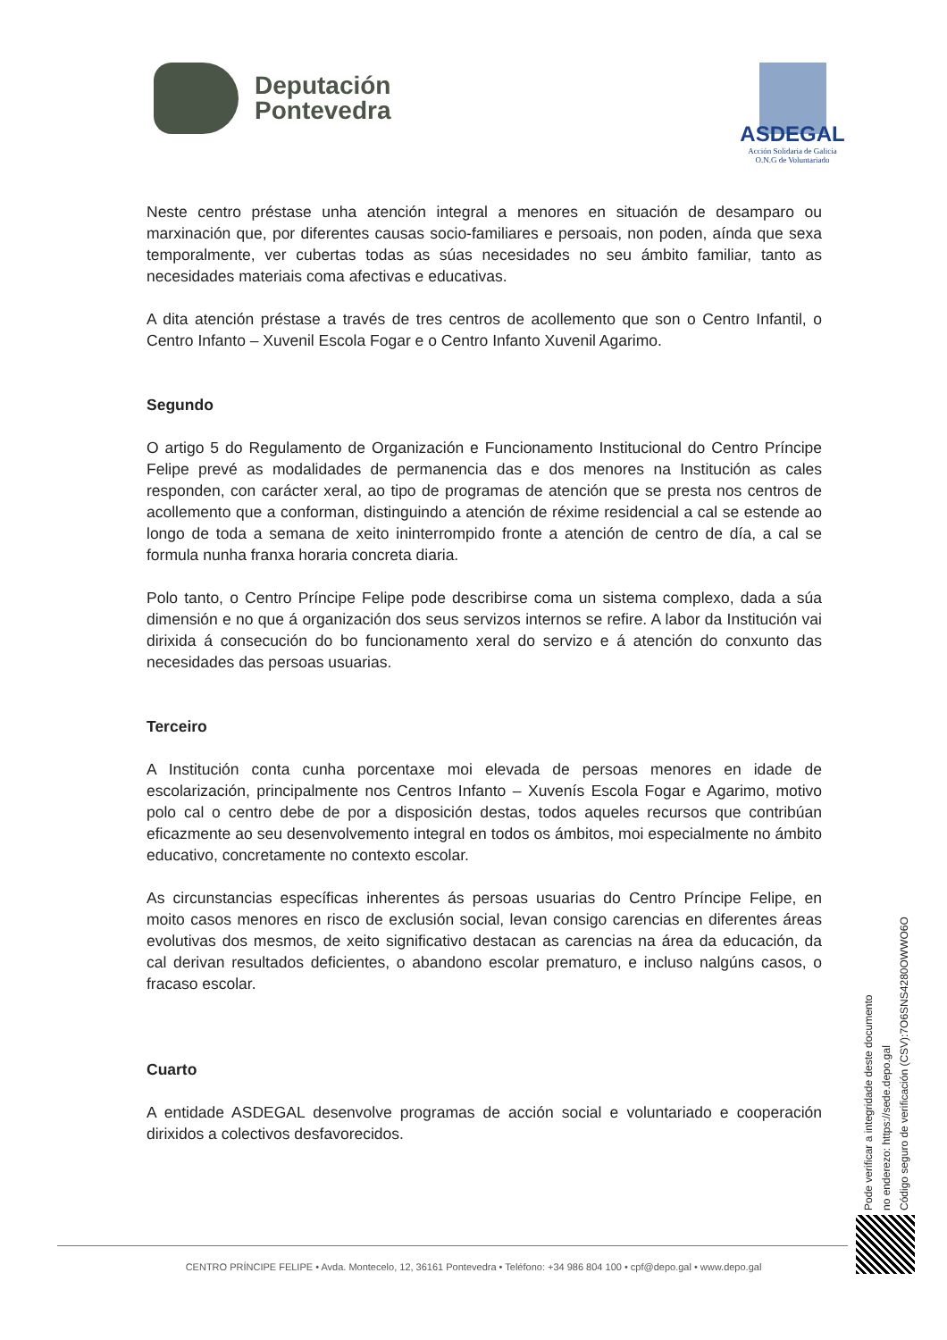Deputación
Pontevedra
ASDEGAL
Acción Solidaria de Galicia
O.N.G de Voluntariado
Neste centro préstase unha atención integral a menores en situación de desamparo ou marxinación que, por diferentes causas socio-familiares e persoais, non poden, aínda que sexa temporalmente, ver cubertas todas as súas necesidades no seu ámbito familiar, tanto as necesidades materiais coma afectivas e educativas.
A dita atención préstase a través de tres centros de acollemento que son o Centro Infantil, o Centro Infanto – Xuvenil Escola Fogar e o Centro Infanto Xuvenil Agarimo.
Segundo
O artigo 5 do Regulamento de Organización e Funcionamento Institucional do Centro Príncipe Felipe prevé as modalidades de permanencia das e dos menores na Institución as cales responden, con carácter xeral, ao tipo de programas de atención que se presta nos centros de acollemento que a conforman, distinguindo a atención de réxime residencial a cal se estende ao longo de toda a semana de xeito ininterrompido fronte a atención de centro de día, a cal se formula nunha franxa horaria concreta diaria.
Polo tanto, o Centro Príncipe Felipe pode describirse coma un sistema complexo, dada a súa dimensión e no que á organización dos seus servizos internos se refire. A labor da Institución vai dirixida á consecución do bo funcionamento xeral do servizo e á atención do conxunto das necesidades das persoas usuarias.
Terceiro
A Institución conta cunha porcentaxe moi elevada de persoas menores en idade de escolarización, principalmente nos Centros Infanto – Xuvenís Escola Fogar e Agarimo, motivo polo cal o centro debe de por a disposición destas, todos aqueles recursos que contribúan eficazmente ao seu desenvolvemento integral en todos os ámbitos, moi especialmente no ámbito educativo, concretamente no contexto escolar.
As circunstancias específicas inherentes ás persoas usuarias do Centro Príncipe Felipe, en moito casos menores en risco de exclusión social, levan consigo carencias en diferentes áreas evolutivas dos mesmos, de xeito significativo destacan as carencias na área da educación, da cal derivan resultados deficientes, o abandono escolar prematuro, e incluso nalgúns casos, o fracaso escolar.
Cuarto
A entidade ASDEGAL desenvolve programas de acción social e voluntariado e cooperación dirixidos a colectivos desfavorecidos.
Pode verificar a integridade deste documento
no enderezo: https://sede.depo.gal
Código seguro de verificación (CSV):7O6SNS4280OWWO6O
CENTRO PRÍNCIPE FELIPE • Avda. Montecelo, 12, 36161 Pontevedra • Teléfono: +34 986 804 100 • cpf@depo.gal • www.depo.gal